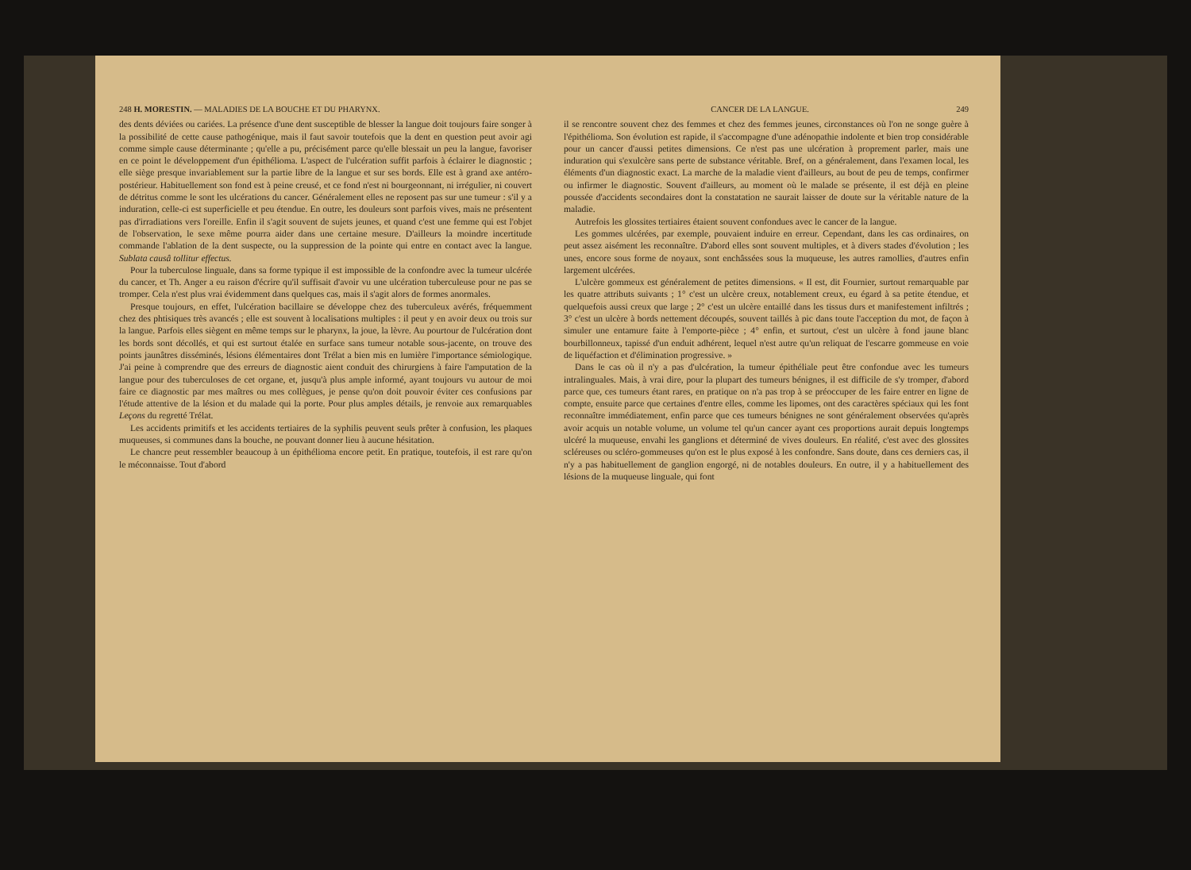248 H. MORESTIN. — MALADIES DE LA BOUCHE ET DU PHARYNX.
des dents déviées ou cariées. La présence d'une dent susceptible de blesser la langue doit toujours faire songer à la possibilité de cette cause pathogénique, mais il faut savoir toutefois que la dent en question peut avoir agi comme simple cause déterminante ; qu'elle a pu, précisément parce qu'elle blessait un peu la langue, favoriser en ce point le développement d'un épithélioma. L'aspect de l'ulcération suffit parfois à éclairer le diagnostic ; elle siège presque invariablement sur la partie libre de la langue et sur ses bords. Elle est à grand axe antéro-postérieur. Habituellement son fond est à peine creusé, et ce fond n'est ni bourgeonnant, ni irrégulier, ni couvert de détritus comme le sont les ulcérations du cancer. Généralement elles ne reposent pas sur une tumeur : s'il y a induration, celle-ci est superficielle et peu étendue. En outre, les douleurs sont parfois vives, mais ne présentent pas d'irradiations vers l'oreille. Enfin il s'agit souvent de sujets jeunes, et quand c'est une femme qui est l'objet de l'observation, le sexe même pourra aider dans une certaine mesure. D'ailleurs la moindre incertitude commande l'ablation de la dent suspecte, ou la suppression de la pointe qui entre en contact avec la langue. Sublata causâ tollitur effectus.
Pour la tuberculose linguale, dans sa forme typique il est impossible de la confondre avec la tumeur ulcérée du cancer, et Th. Anger a eu raison d'écrire qu'il suffisait d'avoir vu une ulcération tuberculeuse pour ne pas se tromper. Cela n'est plus vrai évidemment dans quelques cas, mais il s'agit alors de formes anormales.
Presque toujours, en effet, l'ulcération bacillaire se développe chez des tuberculeux avérés, fréquemment chez des phtisiques très avancés ; elle est souvent à localisations multiples : il peut y en avoir deux ou trois sur la langue. Parfois elles siègent en même temps sur le pharynx, la joue, la lèvre. Au pourtour de l'ulcération dont les bords sont décollés, et qui est surtout étalée en surface sans tumeur notable sous-jacente, on trouve des points jaunâtres disséminés, lésions élémentaires dont Trélat a bien mis en lumière l'importance sémiologique. J'ai peine à comprendre que des erreurs de diagnostic aient conduit des chirurgiens à faire l'amputation de la langue pour des tuberculoses de cet organe, et, jusqu'à plus ample informé, ayant toujours vu autour de moi faire ce diagnostic par mes maîtres ou mes collègues, je pense qu'on doit pouvoir éviter ces confusions par l'étude attentive de la lésion et du malade qui la porte. Pour plus amples détails, je renvoie aux remarquables Leçons du regretté Trélat.
Les accidents primitifs et les accidents tertiaires de la syphilis peuvent seuls prêter à confusion, les plaques muqueuses, si communes dans la bouche, ne pouvant donner lieu à aucune hésitation.
Le chancre peut ressembler beaucoup à un épithélioma encore petit. En pratique, toutefois, il est rare qu'on le méconnaisse. Tout d'abord
CANCER DE LA LANGUE. 249
il se rencontre souvent chez des femmes et chez des femmes jeunes, circonstances où l'on ne songe guère à l'épithélioma. Son évolution est rapide, il s'accompagne d'une adénopathie indolente et bien trop considérable pour un cancer d'aussi petites dimensions. Ce n'est pas une ulcération à proprement parler, mais une induration qui s'exulcère sans perte de substance véritable. Bref, on a généralement, dans l'examen local, les éléments d'un diagnostic exact. La marche de la maladie vient d'ailleurs, au bout de peu de temps, confirmer ou infirmer le diagnostic. Souvent d'ailleurs, au moment où le malade se présente, il est déjà en pleine poussée d'accidents secondaires dont la constatation ne saurait laisser de doute sur la véritable nature de la maladie.
Autrefois les glossites tertiaires étaient souvent confondues avec le cancer de la langue.
Les gommes ulcérées, par exemple, pouvaient induire en erreur. Cependant, dans les cas ordinaires, on peut assez aisément les reconnaître. D'abord elles sont souvent multiples, et à divers stades d'évolution ; les unes, encore sous forme de noyaux, sont enchâssées sous la muqueuse, les autres ramollies, d'autres enfin largement ulcérées.
L'ulcère gommeux est généralement de petites dimensions. « Il est, dit Fournier, surtout remarquable par les quatre attributs suivants ; 1° c'est un ulcère creux, notablement creux, eu égard à sa petite étendue, et quelquefois aussi creux que large ; 2° c'est un ulcère entaillé dans les tissus durs et manifestement infiltrés ; 3° c'est un ulcère à bords nettement découpés, souvent taillés à pic dans toute l'acception du mot, de façon à simuler une entamure faite à l'emporte-pièce ; 4° enfin, et surtout, c'est un ulcère à fond jaune blanc bourbillonneux, tapissé d'un enduit adhérent, lequel n'est autre qu'un reliquat de l'escarre gommeuse en voie de liquéfaction et d'élimination progressive. »
Dans le cas où il n'y a pas d'ulcération, la tumeur épithéliale peut être confondue avec les tumeurs intralinguales. Mais, à vrai dire, pour la plupart des tumeurs bénignes, il est difficile de s'y tromper, d'abord parce que, ces tumeurs étant rares, en pratique on n'a pas trop à se préoccuper de les faire entrer en ligne de compte, ensuite parce que certaines d'entre elles, comme les lipomes, ont des caractères spéciaux qui les font reconnaître immédiatement, enfin parce que ces tumeurs bénignes ne sont généralement observées qu'après avoir acquis un notable volume, un volume tel qu'un cancer ayant ces proportions aurait depuis longtemps ulcéré la muqueuse, envahi les ganglions et déterminé de vives douleurs. En réalité, c'est avec des glossites scléreuses ou scléro-gommeuses qu'on est le plus exposé à les confondre. Sans doute, dans ces derniers cas, il n'y a pas habituellement de ganglion engorgé, ni de notables douleurs. En outre, il y a habituellement des lésions de la muqueuse linguale, qui font